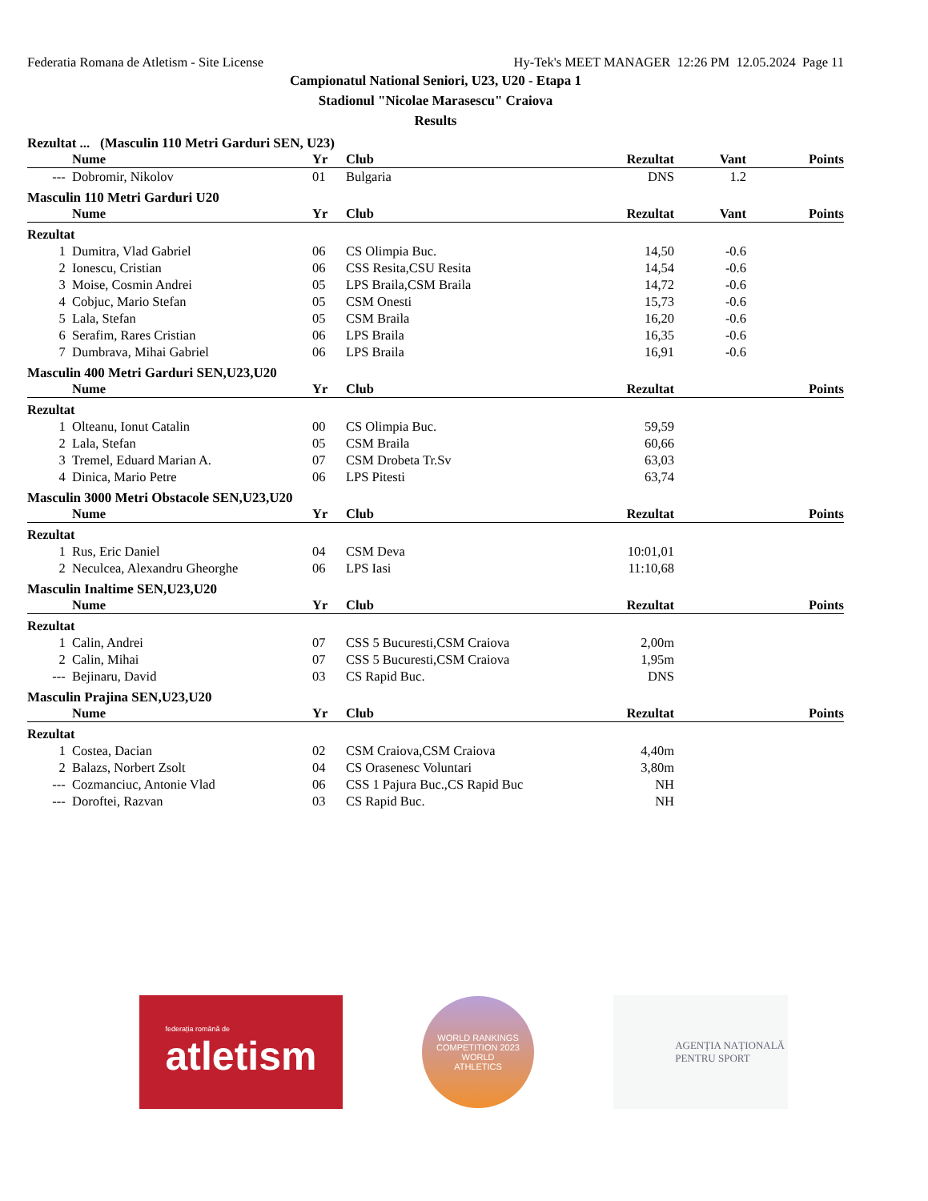Federatia Romana de Atletism - Site License Hy-Tek's MEET MANAGER 12:26 PM 12.05.2024 Page 11
Campionatul National Seniori, U23, U20 - Etapa 1
Stadionul "Nicolae Marasescu" Craiova
Results
Rezultat ... (Masculin 110 Metri Garduri SEN, U23)
| | Nume | Yr | Club | Rezultat | Vant | Points |
| --- | --- | --- | --- | --- | --- | --- |
| --- | Dobromir, Nikolov | 01 | Bulgaria | DNS | 1.2 | |
Masculin 110 Metri Garduri U20
| | Nume | Yr | Club | Rezultat | Vant | Points |
| --- | --- | --- | --- | --- | --- | --- |
| Rezultat | | | | | | |
| 1 | Dumitra, Vlad Gabriel | 06 | CS Olimpia Buc. | 14,50 | -0.6 | |
| 2 | Ionescu, Cristian | 06 | CSS Resita,CSU Resita | 14,54 | -0.6 | |
| 3 | Moise, Cosmin Andrei | 05 | LPS Braila,CSM Braila | 14,72 | -0.6 | |
| 4 | Cobjuc, Mario Stefan | 05 | CSM Onesti | 15,73 | -0.6 | |
| 5 | Lala, Stefan | 05 | CSM Braila | 16,20 | -0.6 | |
| 6 | Serafim, Rares Cristian | 06 | LPS Braila | 16,35 | -0.6 | |
| 7 | Dumbrava, Mihai Gabriel | 06 | LPS Braila | 16,91 | -0.6 | |
Masculin 400 Metri Garduri SEN,U23,U20
| | Nume | Yr | Club | Rezultat | Points |
| --- | --- | --- | --- | --- | --- |
| Rezultat | | | | | |
| 1 | Olteanu, Ionut Catalin | 00 | CS Olimpia Buc. | 59,59 | |
| 2 | Lala, Stefan | 05 | CSM Braila | 60,66 | |
| 3 | Tremel, Eduard Marian A. | 07 | CSM Drobeta Tr.Sv | 63,03 | |
| 4 | Dinica, Mario Petre | 06 | LPS Pitesti | 63,74 | |
Masculin 3000 Metri Obstacole SEN,U23,U20
| | Nume | Yr | Club | Rezultat | Points |
| --- | --- | --- | --- | --- | --- |
| Rezultat | | | | | |
| 1 | Rus, Eric Daniel | 04 | CSM Deva | 10:01,01 | |
| 2 | Neculcea, Alexandru Gheorghe | 06 | LPS Iasi | 11:10,68 | |
Masculin Inaltime SEN,U23,U20
| | Nume | Yr | Club | Rezultat | Points |
| --- | --- | --- | --- | --- | --- |
| Rezultat | | | | | |
| 1 | Calin, Andrei | 07 | CSS 5 Bucuresti,CSM Craiova | 2,00m | |
| 2 | Calin, Mihai | 07 | CSS 5 Bucuresti,CSM Craiova | 1,95m | |
| --- | Bejinaru, David | 03 | CS Rapid Buc. | DNS | |
Masculin Prajina SEN,U23,U20
| | Nume | Yr | Club | Rezultat | Points |
| --- | --- | --- | --- | --- | --- |
| Rezultat | | | | | |
| 1 | Costea, Dacian | 02 | CSM Craiova,CSM Craiova | 4,40m | |
| 2 | Balazs, Norbert Zsolt | 04 | CS Orasenesc Voluntari | 3,80m | |
| --- | Cozmanciuc, Antonie Vlad | 06 | CSS 1 Pajura Buc.,CS Rapid Buc | NH | |
| --- | Doroftei, Razvan | 03 | CS Rapid Buc. | NH | |
federația română de
atletism
WORLD RANKINGS COMPETITION 2023
WORLD
ATHLETICS
AGENȚIA NAȚIONALĂ
PENTRU SPORT